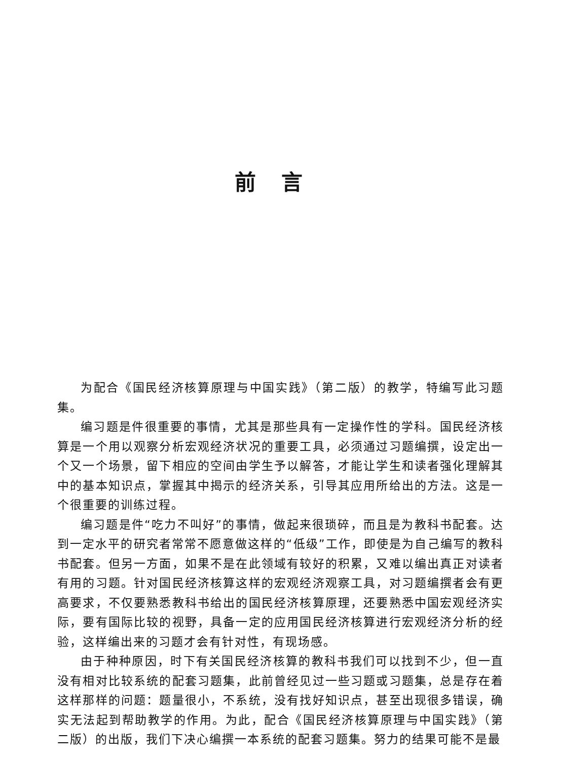前言
为配合《国民经济核算原理与中国实践》（第二版）的教学，特编写此习题集。
编习题是件很重要的事情，尤其是那些具有一定操作性的学科。国民经济核算是一个用以观察分析宏观经济状况的重要工具，必须通过习题编撰，设定出一个又一个场景，留下相应的空间由学生予以解答，才能让学生和读者强化理解其中的基本知识点，掌握其中揭示的经济关系，引导其应用所给出的方法。这是一个很重要的训练过程。
编习题是件“吃力不叫好”的事情，做起来很琐碎，而且是为教科书配套。达到一定水平的研究者常常不愿意做这样的“低级”工作，即使是为自己编写的教科书配套。但另一方面，如果不是在此领域有较好的积累，又难以编出真正对读者有用的习题。针对国民经济核算这样的宏观经济观察工具，对习题编撰者会有更高要求，不仅要熟悉教科书给出的国民经济核算原理，还要熟悉中国宏观经济实际，要有国际比较的视野，具备一定的应用国民经济核算进行宏观经济分析的经验，这样编出来的习题才会有针对性，有现场感。
由于种种原因，时下有关国民经济核算的教科书我们可以找到不少，但一直没有相对比较系统的配套习题集，此前曾经见过一些习题或习题集，总是存在着这样那样的问题：题量很小，不系统，没有找好知识点，甚至出现很多错误，确实无法起到帮助教学的作用。为此，配合《国民经济核算原理与中国实践》（第二版）的出版，我们下决心编撰一本系统的配套习题集。努力的结果可能不是最